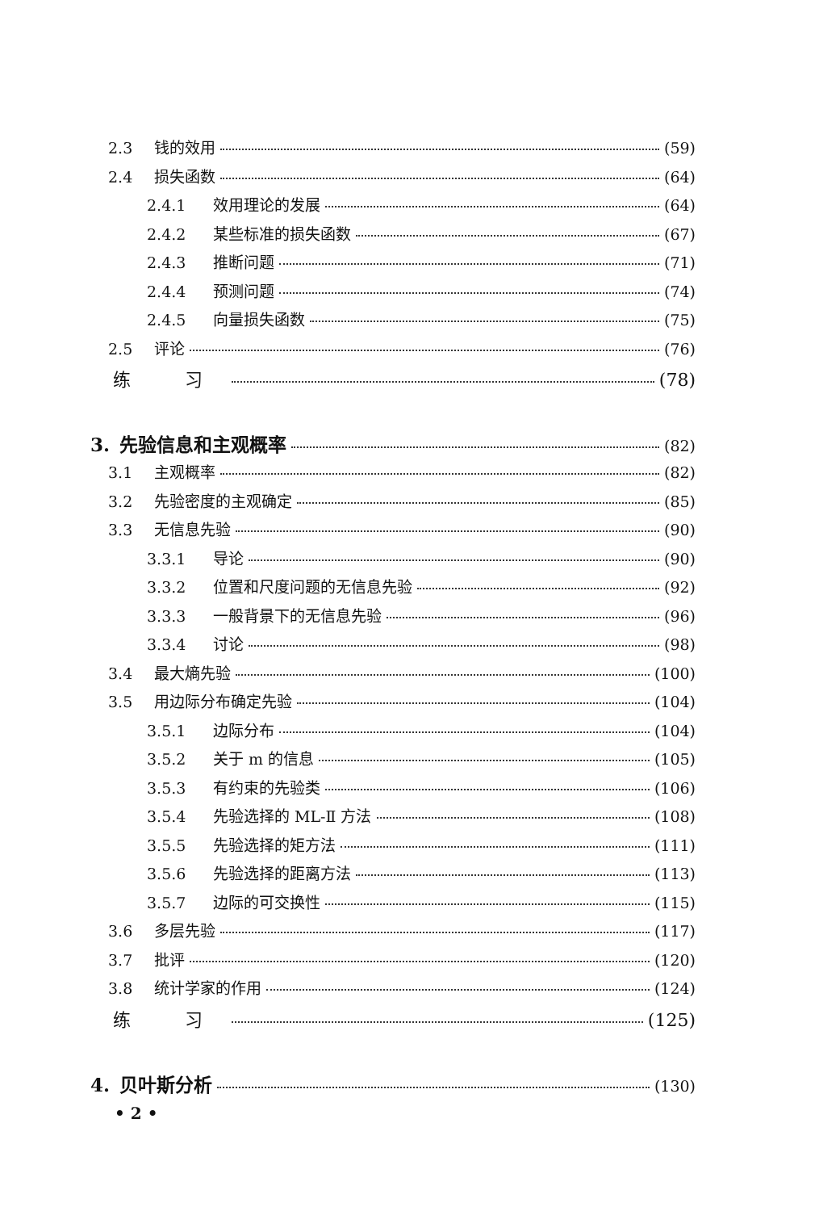2.3 钱的效用 (59)
2.4 损失函数 (64)
2.4.1 效用理论的发展 (64)
2.4.2 某些标准的损失函数 (67)
2.4.3 推断问题 (71)
2.4.4 预测问题 (74)
2.4.5 向量损失函数 (75)
2.5 评论 (76)
练 习 (78)
3. 先验信息和主观概率 (82)
3.1 主观概率 (82)
3.2 先验密度的主观确定 (85)
3.3 无信息先验 (90)
3.3.1 导论 (90)
3.3.2 位置和尺度问题的无信息先验 (92)
3.3.3 一般背景下的无信息先验 (96)
3.3.4 讨论 (98)
3.4 最大熵先验 (100)
3.5 用边际分布确定先验 (104)
3.5.1 边际分布 (104)
3.5.2 关于 m 的信息 (105)
3.5.3 有约束的先验类 (106)
3.5.4 先验选择的 ML-Ⅱ 方法 (108)
3.5.5 先验选择的矩方法 (111)
3.5.6 先验选择的距离方法 (113)
3.5.7 边际的可交换性 (115)
3.6 多层先验 (117)
3.7 批评 (120)
3.8 统计学家的作用 (124)
练 习 (125)
4. 贝叶斯分析 (130)
• 2 •